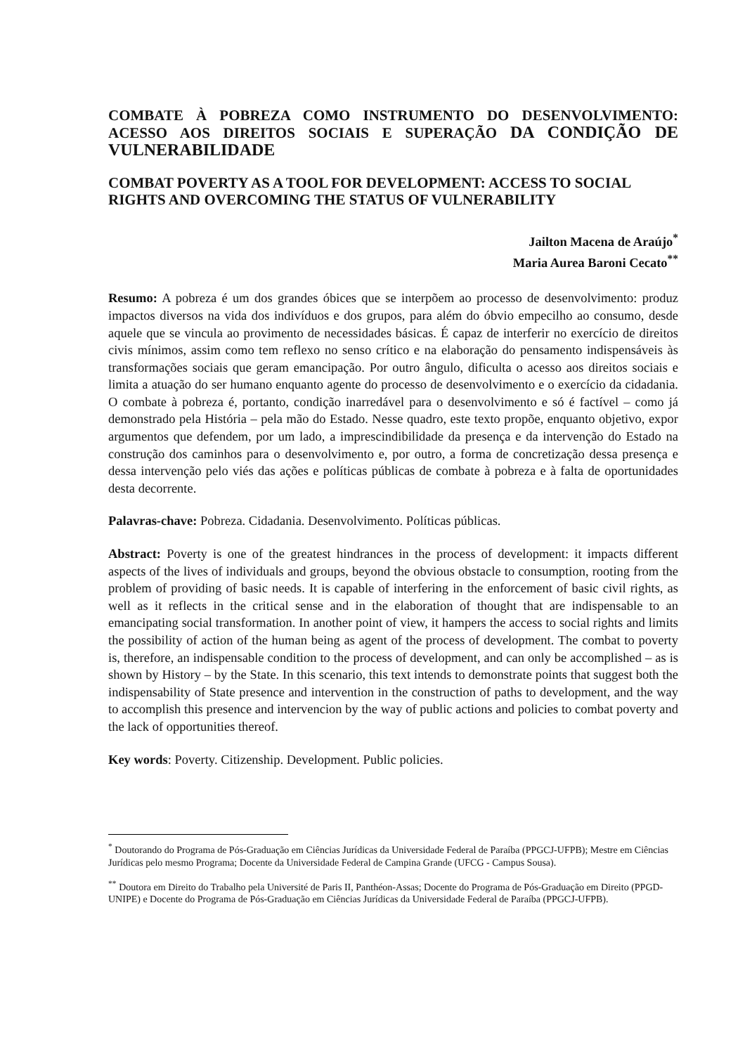COMBATE À POBREZA COMO INSTRUMENTO DO DESENVOLVIMENTO: ACESSO AOS DIREITOS SOCIAIS E SUPERAÇÃO DA CONDIÇÃO DE VULNERABILIDADE
COMBAT POVERTY AS A TOOL FOR DEVELOPMENT: ACCESS TO SOCIAL RIGHTS AND OVERCOMING THE STATUS OF VULNERABILITY
Jailton Macena de Araújo<sup>*</sup>
Maria Aurea Baroni Cecato<sup>**</sup>
Resumo: A pobreza é um dos grandes óbices que se interpõem ao processo de desenvolvimento: produz impactos diversos na vida dos indivíduos e dos grupos, para além do óbvio empecilho ao consumo, desde aquele que se vincula ao provimento de necessidades básicas. É capaz de interferir no exercício de direitos civis mínimos, assim como tem reflexo no senso crítico e na elaboração do pensamento indispensáveis às transformações sociais que geram emancipação. Por outro ângulo, dificulta o acesso aos direitos sociais e limita a atuação do ser humano enquanto agente do processo de desenvolvimento e o exercício da cidadania. O combate à pobreza é, portanto, condição inarredável para o desenvolvimento e só é factível – como já demonstrado pela História – pela mão do Estado. Nesse quadro, este texto propõe, enquanto objetivo, expor argumentos que defendem, por um lado, a imprescindibilidade da presença e da intervenção do Estado na construção dos caminhos para o desenvolvimento e, por outro, a forma de concretização dessa presença e dessa intervenção pelo viés das ações e políticas públicas de combate à pobreza e à falta de oportunidades desta decorrente.
Palavras-chave: Pobreza. Cidadania. Desenvolvimento. Políticas públicas.
Abstract: Poverty is one of the greatest hindrances in the process of development: it impacts different aspects of the lives of individuals and groups, beyond the obvious obstacle to consumption, rooting from the problem of providing of basic needs. It is capable of interfering in the enforcement of basic civil rights, as well as it reflects in the critical sense and in the elaboration of thought that are indispensable to an emancipating social transformation. In another point of view, it hampers the access to social rights and limits the possibility of action of the human being as agent of the process of development. The combat to poverty is, therefore, an indispensable condition to the process of development, and can only be accomplished – as is shown by History – by the State. In this scenario, this text intends to demonstrate points that suggest both the indispensability of State presence and intervention in the construction of paths to development, and the way to accomplish this presence and intervencion by the way of public actions and policies to combat poverty and the lack of opportunities thereof.
Key words: Poverty. Citizenship. Development. Public policies.
<sup>*</sup> Doutorando do Programa de Pós-Graduação em Ciências Jurídicas da Universidade Federal de Paraíba (PPGCJ-UFPB); Mestre em Ciências Jurídicas pelo mesmo Programa; Docente da Universidade Federal de Campina Grande (UFCG - Campus Sousa).
<sup>**</sup> Doutora em Direito do Trabalho pela Université de Paris II, Panthéon-Assas; Docente do Programa de Pós-Graduação em Direito (PPGD-UNIPE) e Docente do Programa de Pós-Graduação em Ciências Jurídicas da Universidade Federal de Paraíba (PPGCJ-UFPB).